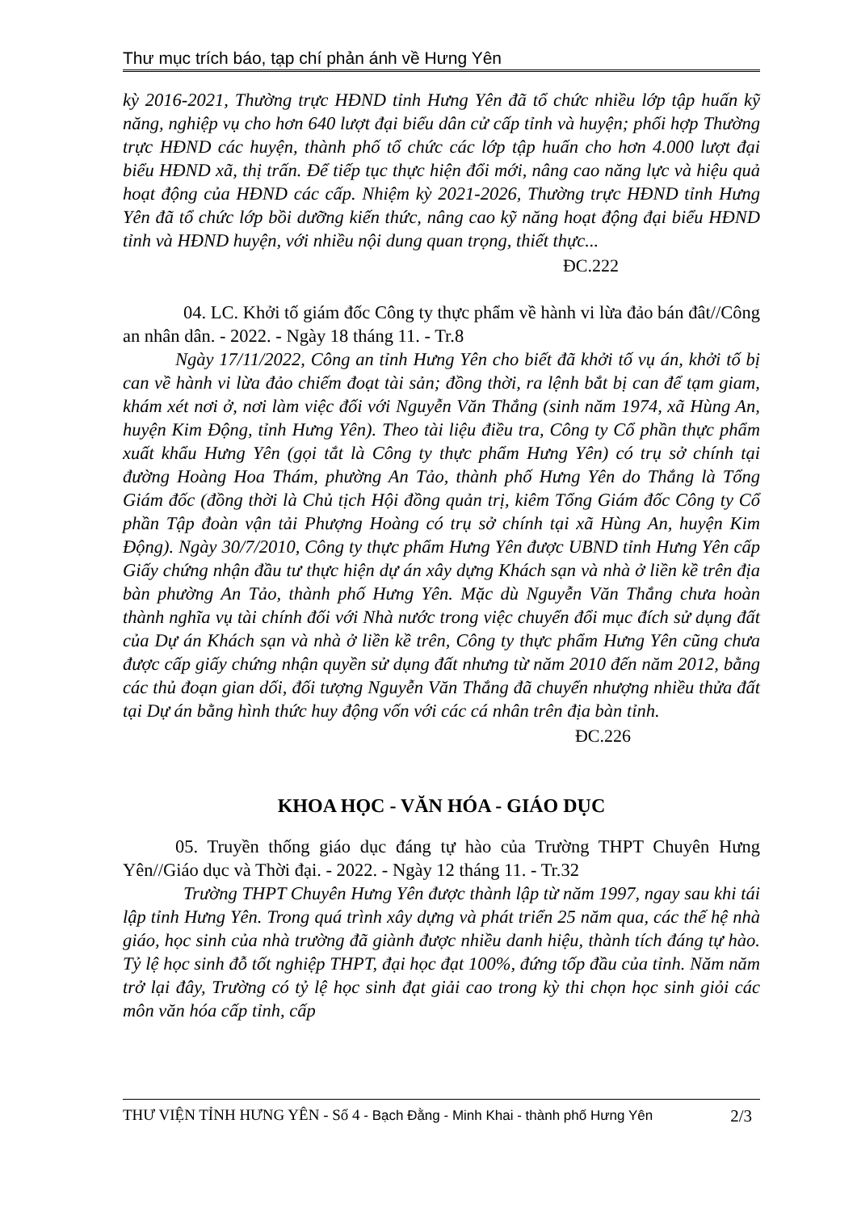Thư mục trích báo, tạp chí phản ánh về Hưng Yên
kỳ 2016-2021, Thường trực HĐND tỉnh Hưng Yên đã tổ chức nhiều lớp tập huấn kỹ năng, nghiệp vụ cho hơn 640 lượt đại biểu dân cử cấp tỉnh và huyện; phối hợp Thường trực HĐND các huyện, thành phố tổ chức các lớp tập huấn cho hơn 4.000 lượt đại biểu HĐND xã, thị trấn. Để tiếp tục thực hiện đổi mới, nâng cao năng lực và hiệu quả hoạt động của HĐND các cấp. Nhiệm kỳ 2021-2026, Thường trực HĐND tỉnh Hưng Yên đã tổ chức lớp bồi dưỡng kiến thức, nâng cao kỹ năng hoạt động đại biểu HĐND tỉnh và HĐND huyện, với nhiều nội dung quan trọng, thiết thực...
ĐC.222
04. LC. Khởi tố giám đốc Công ty thực phẩm về hành vi lừa đảo bán đât//Công an nhân dân. - 2022. - Ngày 18 tháng 11. - Tr.8
Ngày 17/11/2022, Công an tỉnh Hưng Yên cho biết đã khởi tố vụ án, khởi tố bị can về hành vi lừa đảo chiếm đoạt tài sản; đồng thời, ra lệnh bắt bị can để tạm giam, khám xét nơi ở, nơi làm việc đối với Nguyễn Văn Thắng (sinh năm 1974, xã Hùng An, huyện Kim Động, tỉnh Hưng Yên). Theo tài liệu điều tra, Công ty Cổ phần thực phẩm xuất khẩu Hưng Yên (gọi tắt là Công ty thực phẩm Hưng Yên) có trụ sở chính tại đường Hoàng Hoa Thám, phường An Tảo, thành phố Hưng Yên do Thắng là Tổng Giám đốc (đồng thời là Chủ tịch Hội đồng quản trị, kiêm Tổng Giám đốc Công ty Cổ phần Tập đoàn vận tải Phượng Hoàng có trụ sở chính tại xã Hùng An, huyện Kim Động). Ngày 30/7/2010, Công ty thực phẩm Hưng Yên được UBND tỉnh Hưng Yên cấp Giấy chứng nhận đầu tư thực hiện dự án xây dựng Khách sạn và nhà ở liền kề trên địa bàn phường An Tảo, thành phố Hưng Yên. Mặc dù Nguyễn Văn Thắng chưa hoàn thành nghĩa vụ tài chính đối với Nhà nước trong việc chuyển đổi mục đích sử dụng đất của Dự án Khách sạn và nhà ở liền kề trên, Công ty thực phẩm Hưng Yên cũng chưa được cấp giấy chứng nhận quyền sử dụng đất nhưng từ năm 2010 đến năm 2012, bằng các thủ đoạn gian dối, đối tượng Nguyễn Văn Thắng đã chuyển nhượng nhiều thửa đất tại Dự án bằng hình thức huy động vốn với các cá nhân trên địa bàn tỉnh.
ĐC.226
KHOA HỌC - VĂN HÓA - GIÁO DỤC
05. Truyền thống giáo dục đáng tự hào của Trường THPT Chuyên Hưng Yên//Giáo dục và Thời đại. - 2022. - Ngày 12 tháng 11. - Tr.32
Trường THPT Chuyên Hưng Yên được thành lập từ năm 1997, ngay sau khi tái lập tỉnh Hưng Yên. Trong quá trình xây dựng và phát triển 25 năm qua, các thế hệ nhà giáo, học sinh của nhà trường đã giành được nhiều danh hiệu, thành tích đáng tự hào. Tỷ lệ học sinh đỗ tốt nghiệp THPT, đại học đạt 100%, đứng tốp đầu của tỉnh. Năm năm trở lại đây, Trường có tỷ lệ học sinh đạt giải cao trong kỳ thi chọn học sinh giỏi các môn văn hóa cấp tỉnh, cấp
THƯ VIỆN TỈNH HƯNG YÊN - Số 4 - Bạch Đằng - Minh Khai - thành phố Hưng Yên 2/3